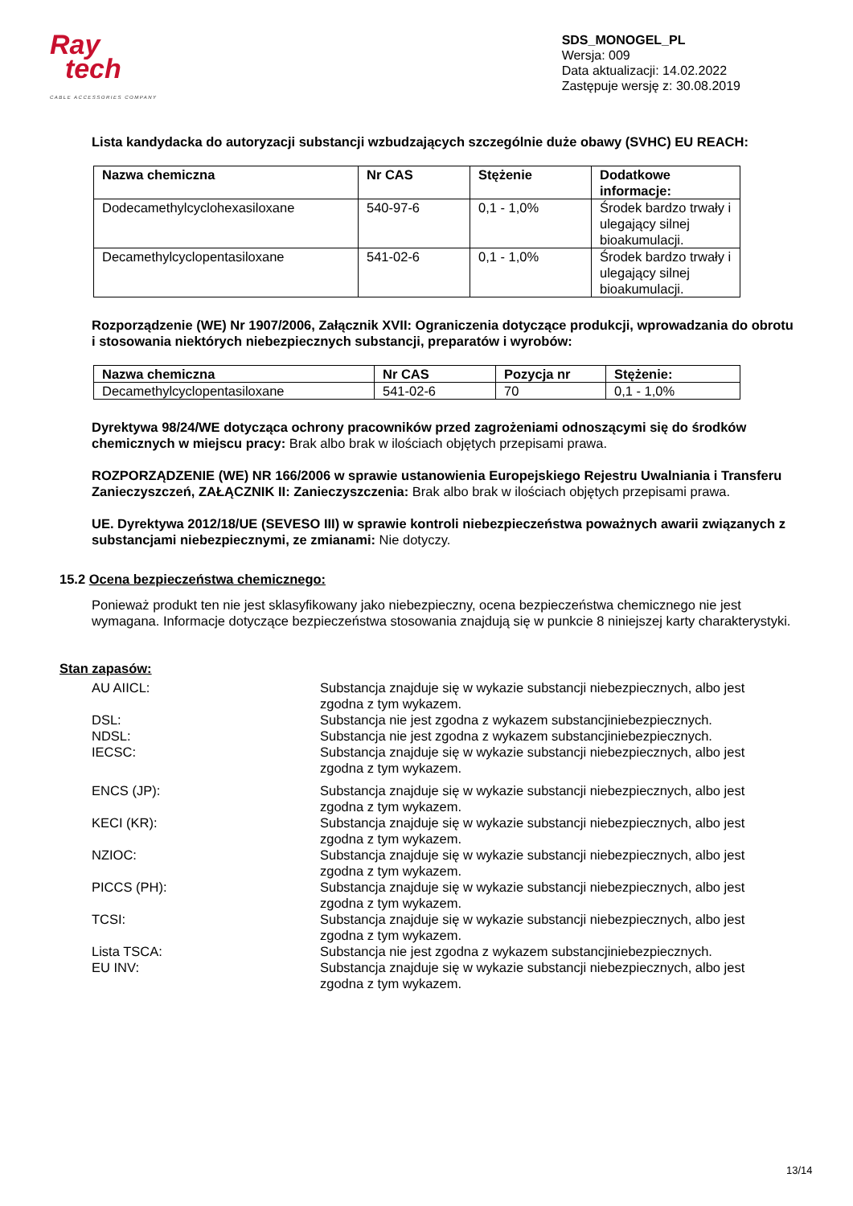Ray
tech
CABLE ACCESSORIES COMPANY
SDS_MONOGEL_PL
Wersja: 009
Data aktualizacji: 14.02.2022
Zastępuje wersję z: 30.08.2019
Lista kandydacka do autoryzacji substancji wzbudzających szczególnie duże obawy (SVHC) EU REACH:
| Nazwa chemiczna | Nr CAS | Stężenie | Dodatkowe informacje: |
| --- | --- | --- | --- |
| Dodecamethylcyclohexasiloxane | 540-97-6 | 0,1 - 1,0% | Środek bardzo trwały i ulegający silnej bioakumulacji. |
| Decamethylcyclopentasiloxane | 541-02-6 | 0,1 - 1,0% | Środek bardzo trwały i ulegający silnej bioakumulacji. |
Rozporządzenie (WE) Nr 1907/2006, Załącznik XVII: Ograniczenia dotyczące produkcji, wprowadzania do obrotu i stosowania niektórych niebezpiecznych substancji, preparatów i wyrobów:
| Nazwa chemiczna | Nr CAS | Pozycja nr | Stężenie: |
| --- | --- | --- | --- |
| Decamethylcyclopentasiloxane | 541-02-6 | 70 | 0,1 - 1,0% |
Dyrektywa 98/24/WE dotycząca ochrony pracowników przed zagrożeniami odnoszącymi się do środków chemicznych w miejscu pracy: Brak albo brak w ilościach objętych przepisami prawa.
ROZPORZĄDZENIE (WE) NR 166/2006 w sprawie ustanowienia Europejskiego Rejestru Uwalniania i Transferu Zanieczyszczeń, ZAŁĄCZNIK II: Zanieczyszczenia: Brak albo brak w ilościach objętych przepisami prawa.
UE. Dyrektywa 2012/18/UE (SEVESO III) w sprawie kontroli niebezpieczeństwa poważnych awarii związanych z substancjami niebezpiecznymi, ze zmianami: Nie dotyczy.
15.2 Ocena bezpieczeństwa chemicznego:
Ponieważ produkt ten nie jest sklasyfikowany jako niebezpieczny, ocena bezpieczeństwa chemicznego nie jest wymagana. Informacje dotyczące bezpieczeństwa stosowania znajdują się w punkcie 8 niniejszej karty charakterystyki.
Stan zapasów:
AU AIICL:
Substancja znajduje się w wykazie substancji niebezpiecznych, albo jest zgodna z tym wykazem.
DSL:
Substancja nie jest zgodna z wykazem substancjiniebezpiecznych.
NDSL:
Substancja nie jest zgodna z wykazem substancjiniebezpiecznych.
IECSC:
Substancja znajduje się w wykazie substancji niebezpiecznych, albo jest zgodna z tym wykazem.
ENCS (JP):
Substancja znajduje się w wykazie substancji niebezpiecznych, albo jest zgodna z tym wykazem.
KECI (KR):
Substancja znajduje się w wykazie substancji niebezpiecznych, albo jest zgodna z tym wykazem.
NZIOC:
Substancja znajduje się w wykazie substancji niebezpiecznych, albo jest zgodna z tym wykazem.
PICCS (PH):
Substancja znajduje się w wykazie substancji niebezpiecznych, albo jest zgodna z tym wykazem.
TCSI:
Substancja znajduje się w wykazie substancji niebezpiecznych, albo jest zgodna z tym wykazem.
Lista TSCA:
Substancja nie jest zgodna z wykazem substancjiniebezpiecznych.
EU INV:
Substancja znajduje się w wykazie substancji niebezpiecznych, albo jest zgodna z tym wykazem.
13/14